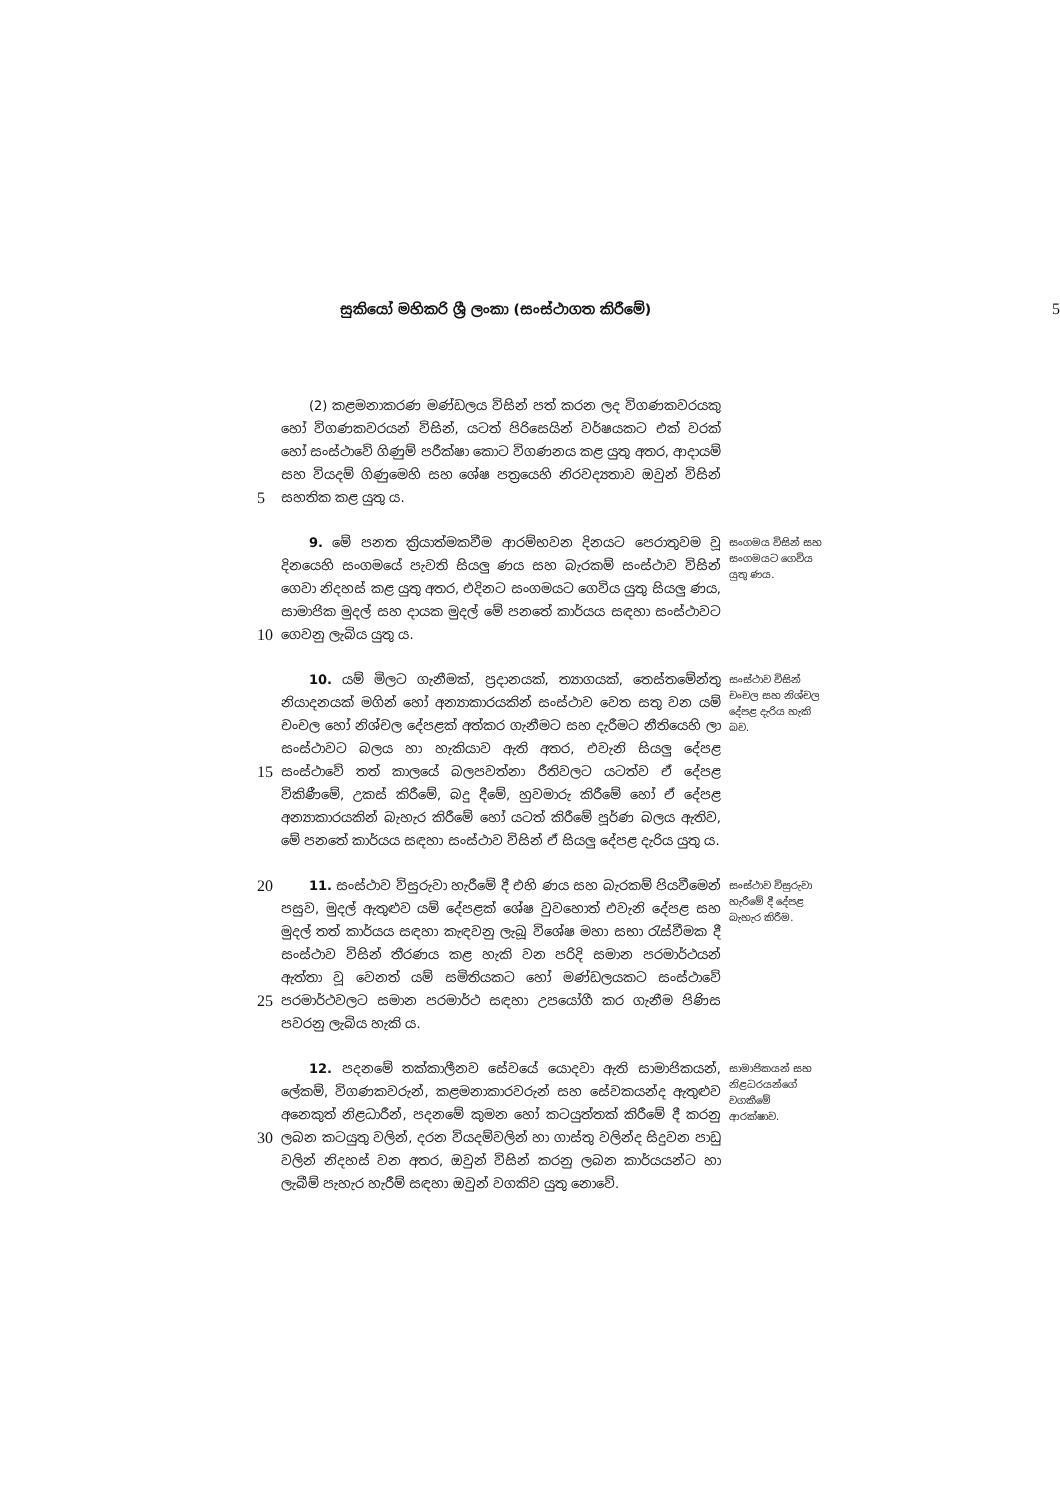සුකියෝ මහිකරි ශ්‍රී ලංකා (සංස්ථාගත කිරීමේ) 5
5
(2) කළමනාකරණ මණ්ඩලය විසින් පත් කරන ලද විගණකවරයකු හෝ විගණකවරයන් විසින්, යටත් පිරිසෙයින් වර්ෂයකට එක් වරක් හෝ සංස්ථාවේ ගිණුම් පරීක්ෂා කොට විගණනය කළ යුතු අතර, ආදායම් සහ වියදම් ගිණුමෙහි සහ ශේෂ පත්‍රයෙහි නිරවද්‍යතාව ඔවුන් විසින් සහතික කළ යුතු ය.
10
9. මේ පනත ක්‍රියාත්මකවීම ආරම්භවන දිනයට පෙරාතුවම වූ දිනයෙහි සංගමයේ පැවති සියලු ණය සහ බැරකම් සංස්ථාව විසින් ගෙවා නිදහස් කළ යුතු අතර, එදිනට සංගමයට ගෙවිය යුතු සියලු ණය, සාමාජික මුදල් සහ දායක මුදල් මේ පනතේ කාර්යය සඳහා සංස්ථාවට ගෙවනු ලැබිය යුතු ය.
සංගමය විසින් සහ සංගමයට ගෙවිය යුතු ණය.
15
10. යම් මිලට ගැනීමක්, ප්‍රදානයක්, ත්‍යාගයක්, තෙස්තමේන්තු නියාදනයක් මගින් හෝ අන්‍යාකාරයකින් සංස්ථාව වෙත සතු වන යම් චංචල හෝ නිශ්චල දේපළක් අත්කර ගැනීමට සහ දැරීමට නීතියෙහි ලා සංස්ථාවට බලය හා හැකියාව ඇති අතර, එවැනි සියලු දේපළ සංස්ථාවේ තත් කාලයේ බලපවත්නා රීතිවලට යටත්ව ඒ දේපළ විකිණීමේ, උකස් කිරීමේ, බදු දීමේ, හුවමාරු කිරීමේ හෝ ඒ දේපළ අන්‍යාකාරයකින් බැහැර කිරීමේ හෝ යටත් කිරීමේ පූර්ණ බලය ඇතිව, මේ පනතේ කාර්යය සඳහා සංස්ථාව විසින් ඒ සියලු දේපළ දැරිය යුතු ය.
සංස්ථාව විසින් චංචල සහ නිශ්චල දේපළ දැරිය හැකි බව.
20
25
11. සංස්ථාව විසුරුවා හැරීමේ දී එහි ණය සහ බැරකම් පියවීමෙන් පසුව, මුදල් ඇතුළුව යම් දේපළක් ශේෂ වුවහොත් එවැනි දේපළ සහ මුදල් තත් කාර්යය සඳහා කැඳවනු ලැබූ විශේෂ මහා සභා රැස්වීමක දී සංස්ථාව විසින් තීරණය කළ හැකි වන පරිදි සමාන පරමාර්ථයන් ඇත්තා වූ වෙනත් යම් සමිතියකට හෝ මණ්ඩලයකට සංස්ථාවේ පරමාර්ථවලට සමාන පරමාර්ථ සඳහා උපයෝගී කර ගැනීම පිණිස පවරනු ලැබිය හැකි ය.
සංස්ථාව විසුරුවා හැරීමේ දී දේපළ බැහැර කිරීම.
30
12. පදනමේ තක්කාලීනව සේවයේ යොදවා ඇති සාමාජිකයන්, ලේකම්, විගණකවරුන්, කළමනාකාරවරුන් සහ සේවකයන්ද ඇතුළුව අනෙකුත් නිළධාරීන්, පදනමේ කුමන හෝ කටයුත්තක් කිරීමේ දී කරනු ලබන කටයුතු වලින්, දරන වියදම්වලින් හා ගාස්තු වලින්ද සිදුවන පාඩු වලින් නිදහස් වන අතර, ඔවුන් විසින් කරනු ලබන කාර්යයන්ට හා ලැබීම් පැහැර හැරීම් සඳහා ඔවුන් වගකිව යුතු නොවේ.
සාමාජිකයන් සහ නිළධරයන්ගේ වගකීමේ ආරක්ෂාව.